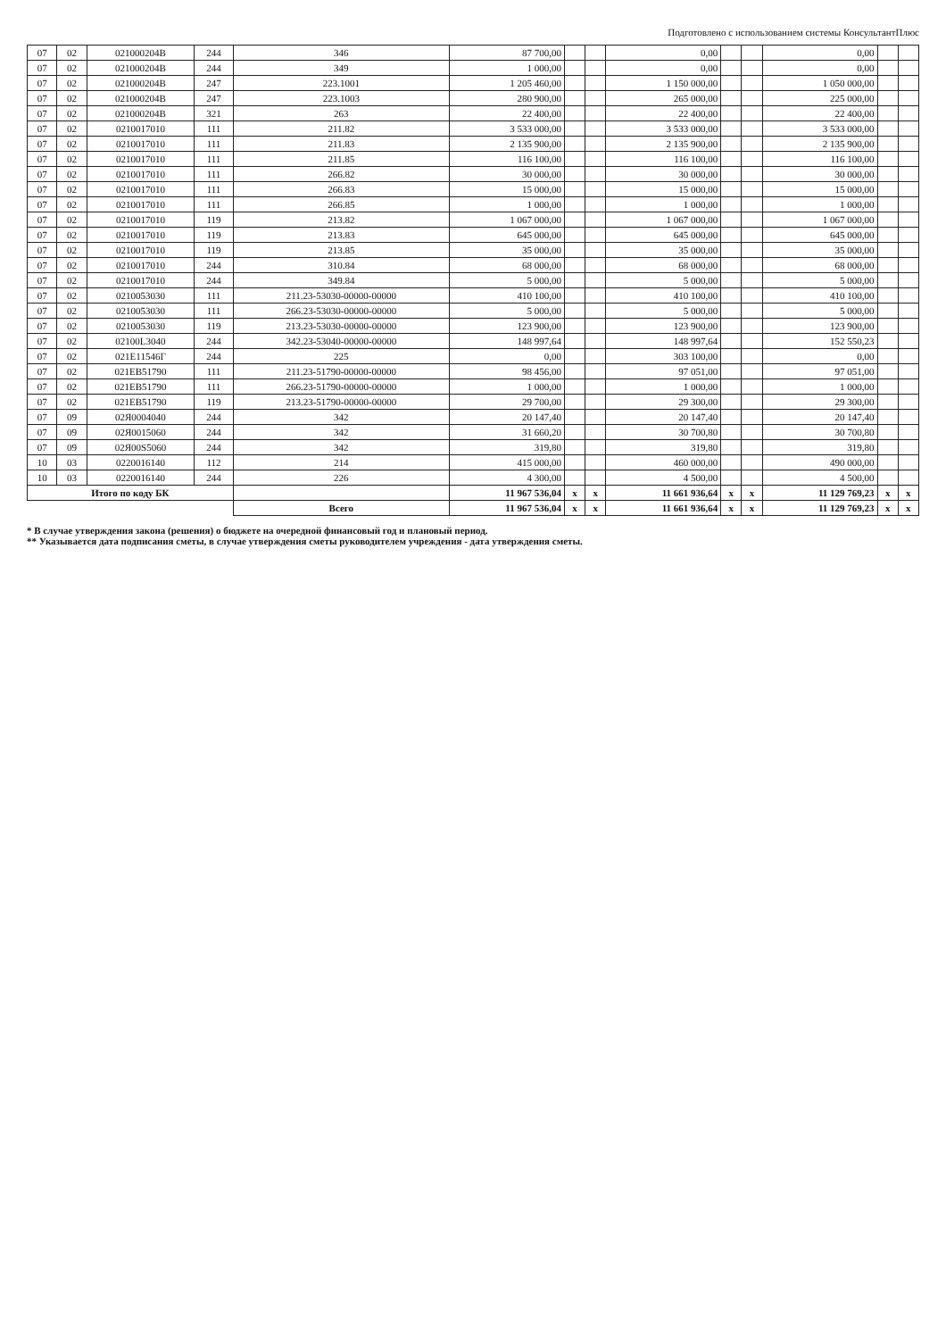Подготовлено с использованием системы КонсультантПлюс
| 07 | 02 | 021000204В | 244 | 346 | 87 700,00 | | | 0,00 | | | 0,00 | | |
| 07 | 02 | 021000204В | 244 | 349 | 1 000,00 | | | 0,00 | | | 0,00 | | |
| 07 | 02 | 021000204В | 247 | 223.1001 | 1 205 460,00 | | | 1 150 000,00 | | | 1 050 000,00 | | |
| 07 | 02 | 021000204В | 247 | 223.1003 | 280 900,00 | | | 265 000,00 | | | 225 000,00 | | |
| 07 | 02 | 021000204В | 321 | 263 | 22 400,00 | | | 22 400,00 | | | 22 400,00 | | |
| 07 | 02 | 0210017010 | 111 | 211.82 | 3 533 000,00 | | | 3 533 000,00 | | | 3 533 000,00 | | |
| 07 | 02 | 0210017010 | 111 | 211.83 | 2 135 900,00 | | | 2 135 900,00 | | | 2 135 900,00 | | |
| 07 | 02 | 0210017010 | 111 | 211.85 | 116 100,00 | | | 116 100,00 | | | 116 100,00 | | |
| 07 | 02 | 0210017010 | 111 | 266.82 | 30 000,00 | | | 30 000,00 | | | 30 000,00 | | |
| 07 | 02 | 0210017010 | 111 | 266.83 | 15 000,00 | | | 15 000,00 | | | 15 000,00 | | |
| 07 | 02 | 0210017010 | 111 | 266.85 | 1 000,00 | | | 1 000,00 | | | 1 000,00 | | |
| 07 | 02 | 0210017010 | 119 | 213.82 | 1 067 000,00 | | | 1 067 000,00 | | | 1 067 000,00 | | |
| 07 | 02 | 0210017010 | 119 | 213.83 | 645 000,00 | | | 645 000,00 | | | 645 000,00 | | |
| 07 | 02 | 0210017010 | 119 | 213.85 | 35 000,00 | | | 35 000,00 | | | 35 000,00 | | |
| 07 | 02 | 0210017010 | 244 | 310.84 | 68 000,00 | | | 68 000,00 | | | 68 000,00 | | |
| 07 | 02 | 0210017010 | 244 | 349.84 | 5 000,00 | | | 5 000,00 | | | 5 000,00 | | |
| 07 | 02 | 0210053030 | 111 | 211.23-53030-00000-00000 | 410 100,00 | | | 410 100,00 | | | 410 100,00 | | |
| 07 | 02 | 0210053030 | 111 | 266.23-53030-00000-00000 | 5 000,00 | | | 5 000,00 | | | 5 000,00 | | |
| 07 | 02 | 0210053030 | 119 | 213.23-53030-00000-00000 | 123 900,00 | | | 123 900,00 | | | 123 900,00 | | |
| 07 | 02 | 02100L3040 | 244 | 342.23-53040-00000-00000 | 148 997,64 | | | 148 997,64 | | | 152 550,23 | | |
| 07 | 02 | 021Е11546Г | 244 | 225 | 0,00 | | | 303 100,00 | | | 0,00 | | |
| 07 | 02 | 021ЕВ51790 | 111 | 211.23-51790-00000-00000 | 98 456,00 | | | 97 051,00 | | | 97 051,00 | | |
| 07 | 02 | 021ЕВ51790 | 111 | 266.23-51790-00000-00000 | 1 000,00 | | | 1 000,00 | | | 1 000,00 | | |
| 07 | 02 | 021ЕВ51790 | 119 | 213.23-51790-00000-00000 | 29 700,00 | | | 29 300,00 | | | 29 300,00 | | |
| 07 | 09 | 02Я0004040 | 244 | 342 | 20 147,40 | | | 20 147,40 | | | 20 147,40 | | |
| 07 | 09 | 02Я0015060 | 244 | 342 | 31 660,20 | | | 30 700,80 | | | 30 700,80 | | |
| 07 | 09 | 02Я00S5060 | 244 | 342 | 319,80 | | | 319,80 | | | 319,80 | | |
| 10 | 03 | 0220016140 | 112 | 214 | 415 000,00 | | | 460 000,00 | | | 490 000,00 | | |
| 10 | 03 | 0220016140 | 244 | 226 | 4 300,00 | | | 4 500,00 | | | 4 500,00 | | |
| Итого по коду БК | | | | | 11 967 536,04 | x | x | 11 661 936,64 | x | x | 11 129 769,23 | x | x |
| | | | | Всего | 11 967 536,04 | x | x | 11 661 936,64 | x | x | 11 129 769,23 | x | x |
* В случае утверждения закона (решения) о бюджете на очередной финансовый год и плановый период.
** Указывается дата подписания сметы, в случае утверждения сметы руководителем учреждения - дата утверждения сметы.